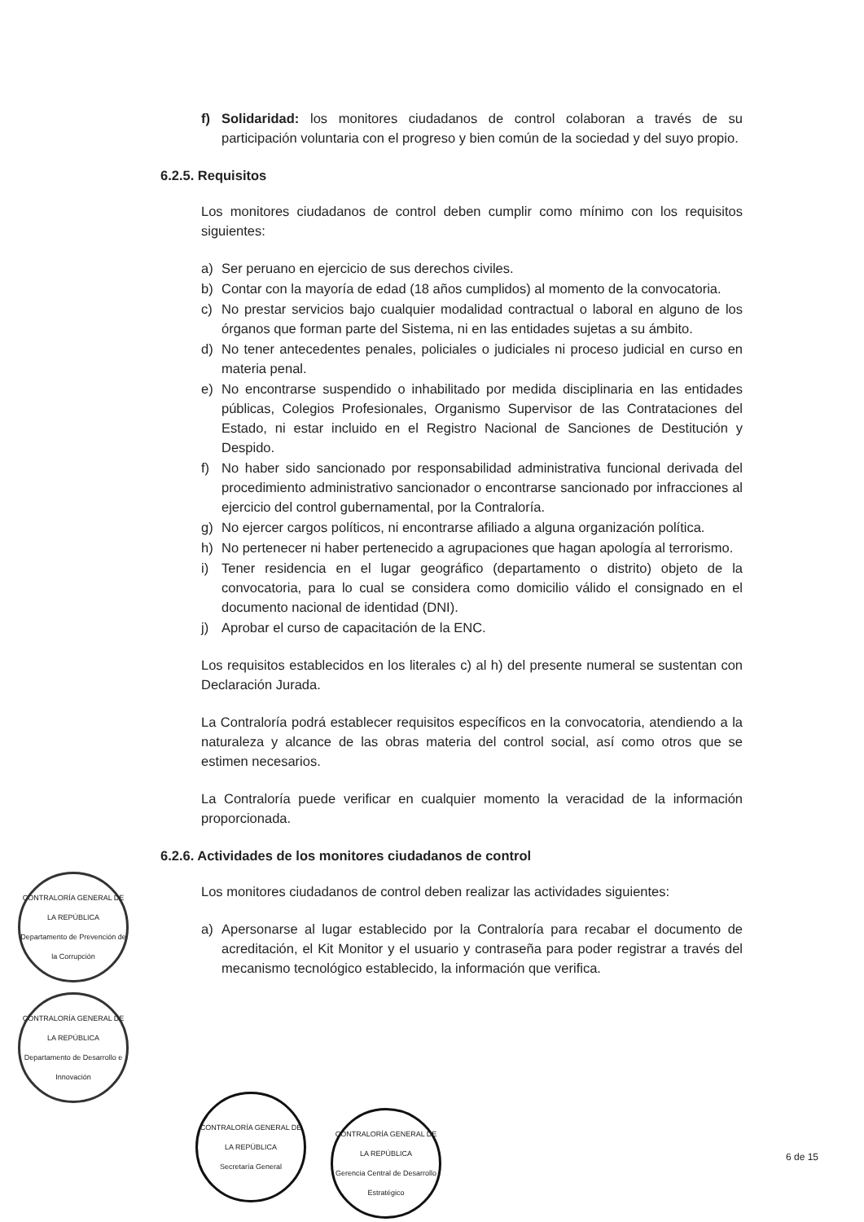f) Solidaridad: los monitores ciudadanos de control colaboran a través de su participación voluntaria con el progreso y bien común de la sociedad y del suyo propio.
6.2.5. Requisitos
Los monitores ciudadanos de control deben cumplir como mínimo con los requisitos siguientes:
a) Ser peruano en ejercicio de sus derechos civiles.
b) Contar con la mayoría de edad (18 años cumplidos) al momento de la convocatoria.
c) No prestar servicios bajo cualquier modalidad contractual o laboral en alguno de los órganos que forman parte del Sistema, ni en las entidades sujetas a su ámbito.
d) No tener antecedentes penales, policiales o judiciales ni proceso judicial en curso en materia penal.
e) No encontrarse suspendido o inhabilitado por medida disciplinaria en las entidades públicas, Colegios Profesionales, Organismo Supervisor de las Contrataciones del Estado, ni estar incluido en el Registro Nacional de Sanciones de Destitución y Despido.
f) No haber sido sancionado por responsabilidad administrativa funcional derivada del procedimiento administrativo sancionador o encontrarse sancionado por infracciones al ejercicio del control gubernamental, por la Contraloría.
g) No ejercer cargos políticos, ni encontrarse afiliado a alguna organización política.
h) No pertenecer ni haber pertenecido a agrupaciones que hagan apología al terrorismo.
i) Tener residencia en el lugar geográfico (departamento o distrito) objeto de la convocatoria, para lo cual se considera como domicilio válido el consignado en el documento nacional de identidad (DNI).
j) Aprobar el curso de capacitación de la ENC.
Los requisitos establecidos en los literales c) al h) del presente numeral se sustentan con Declaración Jurada.
La Contraloría podrá establecer requisitos específicos en la convocatoria, atendiendo a la naturaleza y alcance de las obras materia del control social, así como otros que se estimen necesarios.
La Contraloría puede verificar en cualquier momento la veracidad de la información proporcionada.
6.2.6. Actividades de los monitores ciudadanos de control
Los monitores ciudadanos de control deben realizar las actividades siguientes:
a) Apersonarse al lugar establecido por la Contraloría para recabar el documento de acreditación, el Kit Monitor y el usuario y contraseña para poder registrar a través del mecanismo tecnológico establecido, la información que verifica.
CONTRALORÍA GENERAL DE LA REPÚBLICA
Departamento de Prevención de la Corrupción
CONTRALORÍA GENERAL DE LA REPÚBLICA
Departamento de Desarrollo e Innovación
CONTRALORÍA GENERAL DE LA REPÚBLICA
Secretaría General
CONTRALORÍA GENERAL DE LA REPÚBLICA
Gerencia Central de Desarrollo Estratégico
6 de 15